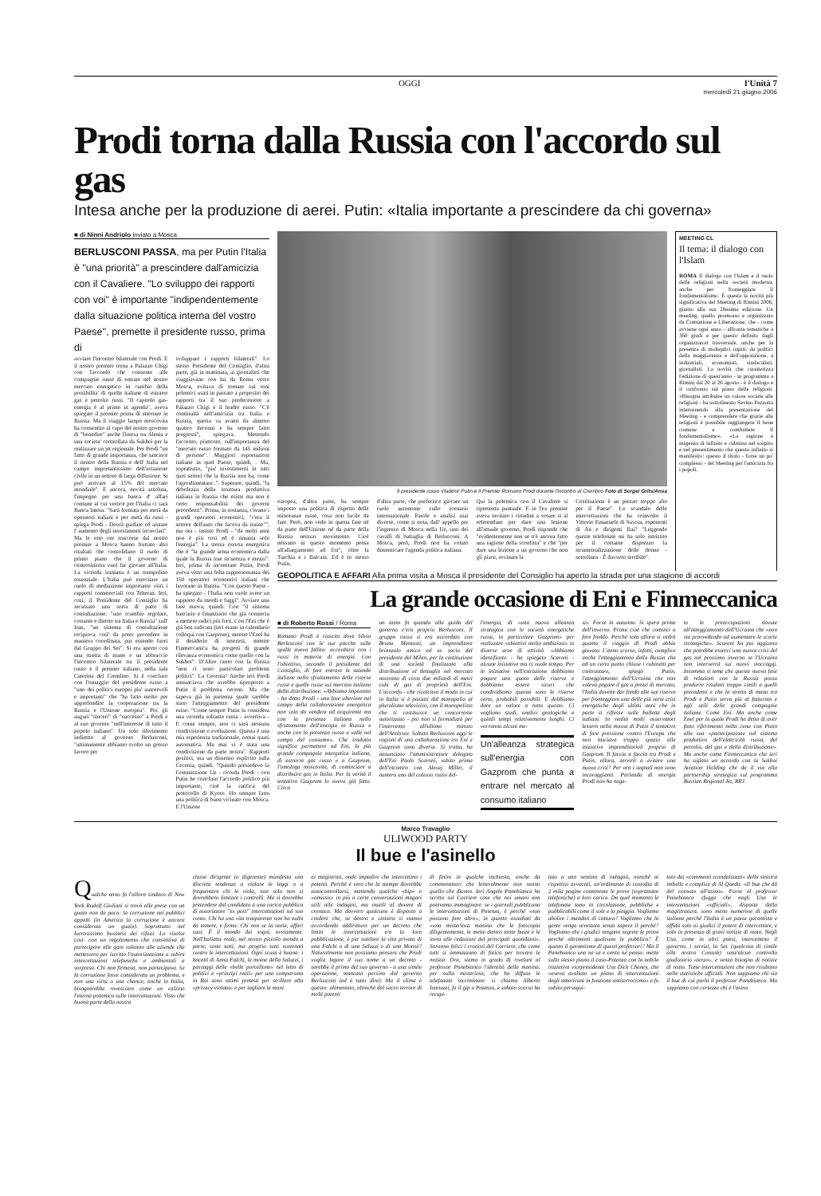OGGI l'Unità 7
mercoledì 21 giugno 2006
Prodi torna dalla Russia con l'accordo sul gas
Intesa anche per la produzione di aerei. Putin: «Italia importante a prescindere da chi governa»
■ di Ninni Andriolo inviato a Mosca
BERLUSCONI PASSA, ma per Putin l'Italia è "una priorità" a prescindere dall'amicizia con il Cavaliere. "Lo sviluppo dei rapporti con voi" è importante "indipendentemente dalla situazione politica interna del vostro Paese'', premette il presidente russo, prima di
avviare l'incontro bilaterale con Prodi. E il nostro premier torna a Palazzo Chigi con l'accordo che consente alle compagnie russe di entrare nel nostro mercato energetico in cambio della possibilita' di quelle italiane di estrarre gas e petrolio russi. "Il capitolo gas-energia è al primo in agenda", aveva spiegato il premier prima di atterrare in Russia. Ma il viaggio lampo moscovita ha consentito al capo del nostro governo di "benedire" anche l'intesa tra Alenia e una societa' controllata da Sukhoi per la realizzare un jet regionale. Per Prodi "un fatto di grande importanza, che sancisce il rientro della Russia e dell' Italia nel campo importantissimo dell'aviazione civile in un settore di larga diffusione. Si può arrivare al 15% del mercato mondiale". E ancora, novità assoluta, l'impegno per una banca d' affari comune al cui vertice per l'Italia ci sarà Banca Intesa. "Sarà formata per metà da operatori italiani e per metà da russi - spiega Prodi - Dovrà guidare ed aiutare l' aumento degli investimenti incrociati". Ma le otto ore trascorse dal nostro premier a Mosca hanno fruttato altri risultati che consolidano il ruolo di primo piano che il governo di centrosinistra vuol far giocare all'Italia. La vicenda iraniana è un trampolino essenziale. L'Italia può esercitare un ruolo di mediazione importante visti i rapporti commerciali con Teheran. Ieri, così, il Presidente del Consiglio ha incassato una sorta di patto di consultazione: "uno scambio regolare, costante e diretto tra Italia e Russia" sull' Iran, "un sistema di consultazione reciproca così' da poter procedere in maniera coordinata, pur essendo fuori dal Gruppo dei Sei". Si era aperto con una stretta di mano e un abbraccio l'incontro bilaterale tra il presidente russo e il premier italiano, nella sala Caterina del Cremlino. Si è concluso con l'omaggio del presidente russo a "uno dei politici europei piu' autorevoli e importanti" che "ha fatto molto per approfondire la cooperazione tra la Russia e l'Unione europea". Poi gli auguri "sinceri" di "successo" a Prodi e al suo governo "nell'interesse di tutto il popolo italiano". Un solo riferimento indiretto al governo Berlusconi, "ultimamente abbiamo svolto un grosso lavoro per
sviluppare i rapporti bilaterali". Lo stesso Presidente del Consiglio, d'altra parte, già in mattinata, ai giornalisti che viaggiavano con lui da Roma verso Mosca, evitava di tornare sui toni polemici usati in passato a proposito dei rapporti tra il suo predecessore a Palazzo Chigi e il leader russo. "C'è continuità nell'amicizia tra Italia e Russia, questa va avanti da almeno quattro decenni e ha sempre fatto progressi", spiegava. Mettendo l'accento, piuttosto, sull'importanza del "mercato russo formato da 145 milioni di persone". Maggiori esportazioni italiane in quel Paese, quindi, . Ma, soprattutto, "piu' investimenti in tutti quei settori che la Russia non ha, come l'agroalimentare..". Superare, quindi, "la debolezza della struttura produttiva italiana in Russia che esiste ma non è certo responsabilità dei governi precedenti". Prima, in sostanza, c'erano i grandi operatori economici, "c'era il settore dell'auto che faceva da traino"", ma ora - insiste Prodi - "da molti anni non è più così ed è rimasta solo l'energia". La stessa risorsa energetica che è "la grande arma economica dalla quale la Russia trae sicurezza e mezzi". Ieri, prima di incontrare Putin, Prodi aveva visto una folta rappresentanza dei 150 operatori economici italiani che lavorano in Russia. "Con questo Paese - ha spiegato - l'Italia non vuole avere un rapporto da mordi e fuggi". Avviare una fase nuova, quindi. Con "il sistema bancario e finanziario che già comincia a mettere radici più forti. Con l'Eni che è già ben radicata (ieri erano in calendario colloqui con Gazprom), mentre l'Enel ha il desiderio di inserirsi, mentre Finmeccanica ha progetti di grande rilevanza economica come quello con la Sukhoi". D'Altro canto con la Russia "non ci sono particolari problemi politici". La Cecenia? Anche ieri Prodi annunciava che avrebbe riproposto a Putin il problema ceceno. Ma che sapeva già in partenza quale sarebbe stato l'atteggiamento del presidente russo. "Come sempre Putin la considera una vicenda soltanto russa - avvertiva - E come sempre, non ci sarà nessuna condivisione o evoluzione. Questa è una mia esperienza tradizionale, ormai quasi automatica. Ma mai vi è stata una condivisione da parte nostra". Rapporti positivi, ma un dissenso esplicito sulla Cecenia, quindi. "Quindo presiedevo la Commissione Ue - ricorda Prodi - con Putin ho concluso l'accordo politico più importante, cioè la ratifica del protocollo di Kyoto. Ho sempre fatto una politica di buon vicinato con Mosca. E l'Unione
Il presidente russo Vladimir Putin e il Premier Romano Prodi durante l'incontro al Cremlino Foto di Sergei Grits/Ansa
europea, d'altra parte, ha sempre imposto una politica di rispetto delle minoranze russe, cosa non facile da fare. Però, non vedo in questa fase né da parte dell'Unione né da parte della Russia nessun movimento. Cioè nessuno in questo momento pensa all'allargamento ad Est", oltre la Turchia e i Balcani. Ed è lo stesso Putin,
d'altra parte, che preferisce giocare un ruolo autonomo sullo scenario internazionale. Parole e analisi asai diverse, come si nota, dall' appello per l'ingresso di Mosca nella Ue, uno dei cavalli di battaglia di Berlusconi. A Mosca, però, Prodi non ha voluto dimenticare l'agenda politica italiana.
Qui la polemica con il Cavaliere si ripresenta puntuale. E se l'ex premier aveva invitato i cittadini a votare sì al referendum per dare una lezione all'attuale governo, Prodi risponde che "evidentemente non se n'è ancora fatto una ragione della sconfitta" e che "per dare una lezione a un governo che non gli piace, rovinare la
Costituzione è un prezzo troppo alto per il Paese". Lo scandalo delle intercettazioni che ha coinvolto il Vittorio Emanuele di Savoia, esponenti di An e dirigenti Rai? "Leggendo queste telefonate mi ha solo intristito per il costante disprezzo la strumentalizzazione delle donne - sottolinea - È davvero terribile".
MEETING CL
Il tema: il dialogo con l'Islam
ROMA Il dialogo con l'Islam e il ruolo delle religioni nella società moderna, anche per fronteggiare il fondamentalismo. È questa la novità più significativa del Meeting di Rimini 2006, giunto alla sua 28esima edizione. Un meeting, quello promosso e organizzato da Comunione e Liberazione, che - come avviene ogni anno - affronta tematiche a 360 gradi e per questo definito dagli organizzatori trasversale, anche per la presenza di molteplici ospiti: da politici della maggioranza e dell'opposizione, a industriali, economisti, sindacalisti, giornalisti. La novità che caratterizza l'edizione di quest'anno - in programma a Rimini dal 20 al 26 agosto - è il dialogo e il confronto sul piano delle religioni. «Bisogna attribuire un valore sociale alle religioni - ha sottolineato Savino Pezzotta intervenendo alla presentazione del Meeting - e comprendere che grazie alle religioni è possibile raggiungere il bene comune e combattere il fondamentalismo». «La ragione è esigenza di infinito e culmina nel sospiro e nel presentimento che questo infinito si manifesti»: questo il titolo - forse un po' complesso - del Meeting per l'amicizia fra i popoli.
GEOPOLITICA E AFFARI Alla prima visita a Mosca il presidente del Consiglio ha aperto la strada per una stagione di accordi
La grande occasione di Eni e Finmeccanica
■ di Roberto Rossi / Roma
Romano Prodi è riuscito dove Silvio Berlusconi con le sue pacche sulle spalle aveva fallito: accordarsi con i russi in materia di energia. Con l'obiettivo, secondo il presidente del Consiglio, di fare entrare le aziende italiane nello sfruttamento delle risorse russe e quelle russe sul mercato italiano della distribuzione. «Abbiamo impostato - ha detto Prodi - una fase ulteriore nel campo della collaborazione energetica non solo da vendere ad acquirente ma con la presenza italiana nello sfruttamento dell'energia in Russia e anche con la presenza russa a valle nel campo del consumo». Che tradotto significa permettere ad Eni, la più grande compagnia energetica italiana, di estrarre gas russo e a Gazprom, l'omologa moscovita, di cominciare a distribuire gas in Italia. Per la verità il tentativo Gazprom lo aveva già fatto. Circa
un anno fa quando alla guida del governo c'era proprio Berlusconi. Il gruppo russo si era accordato con Bruno Mentasti, un imprenditore brianzolo amico ed ex socio del presidente del Milan, per la costituzione di una società finalizzata alla distribuzione al dettaglio nel mercato nostrano di circa due miliardi di metri cubi di gas di proprietà dell'Eni. L'accordo - che ricalcava il modo in cui in Italia si è passati dal monopolio al pluralismo televisivo, con il monopolista che si costituisce un concorrente autorizzato - poi non si formalizzò per l'intervento all'ultimo minuto dell'Antitrust. Saltato Berlusconi oggi le ragioni di una collaborazione tra Eni e Gazprom sono diverse. Si tratta, ha annunciato l'amministratore delegato dell'Eni Paolo Scaroni, subito prima dell'incontro con Alexej Miller, il numero uno del colosso russo del-
l'energia, di «una nuova alleanza strategica con le società energetiche russe, in particolare Gazprom» per realizzare «obiettivi molto ambiziosi» in diverse aree di attività. «Abbiamo identificato - ha spiegato Scaroni - alcune iniziative ma ci vuole tempo. Per le iniziative nell'estrazione dobbiamo pagare una quota delle riserve e dobbiamo essere sicuri che condividiamo quante sono le riserve certe, probabili possibili. E dobbiamo dare un valore a tutto questo. Ci vogliono studi, analisi geologiche e quindi tempi relativamente lunghi. Ci vorranno alcuni me-
Un'alleanza strategica sull'energia con Gazprom che punta a entrare nel mercato al consumo italiano
si». Forse in autunno. Si spera prima dell'inverno. Prima cioè che cominci a fare freddo. Perché solo allora si vedrà quanto il viaggio di Prodi abbia giovato. L'anno scorso, infatti, complice anche l'atteggiamento della Russia che ad un certo punto chiuse i rubinetti per contrastare, spiegò Putin, l'atteggiamento dell'Ucraina che non voleva pagare il gas a prezzi di mercato, l'Italia dovette dar fondo alle sue riserve per fronteggiare una delle più serie crisi energetiche degli ultimi anni che in parte si riflesse sulle bollette degli italiani. In realtà molti osservatori lessero nella mossa di Putin il tentativo di fare pressione contro l'Europa che non lasciava troppo spazio alle iniziative imprenditoriali proprio di Gazprom. Il faccia a faccia tra Prodi e Putin, allora, servirà a evitare una nuova crisi? Per ora i segnali non sono incoraggianti. Parlando di energia Prodi non ha nega-
to le preoccupazioni dovute all'atteggiamento dell'Ucraina che «non sta provvedendo ad aumentare le scorte strategiche». Scaroni ha poi aggiunto che potrebbe esserci una nuova crisi del gas nel prossimo inverno se l'Ucraina non interverrà sui nuovi stoccaggi. Insomma si teme che questa nuova fase di relazioni con la Russia possa produrre risultati troppo simili a quelli precedenti e che la stretta di mano tra Prodi e Putin serva più al fatturato e agli utili delle grandi compagnie italiane. Come Eni. Ma anche come Enel per la quale Prodi ha detto di aver fatto riferimento nella cena con Putin alla sua «partecipazione nel sistema produttivo dell'elettricità russa, del petrolio, del gas e della distribuzione». Ma anche come Finmeccanica che ieri ha siglato un accordo con la Sukhoi Aviation Holding che da il via alla partnership strategica sul programma Russian Regional Jet, RRJ.
Marco Travaglio
ULIWOOD PARTY
Il bue e l'asinello
Qualche anno fa l'allora sindaco di New York Rudolf Giuliani si trovò alle prese con un guaio non da poco: la corruzione nei pubblici appalti (in America la corruzione è ancora considerata un guaio). Soprattutto nel lucrosissimo business dei rifiuti. Lo risolse così: con un regolamento che consentiva di partecipare alle gare soltanto alle aziende che mettessero per iscritto l'autorizzazione a subire intercettazioni telefoniche e ambientali a sorpresa. Chi non firmava, non partecipava. Se la corruzione fosse considerata un problema, e non una virtù o una chance, anche in Italia, bisognerebbe rovesciare come un calzino l'eterna polemica sulle intercettazioni. Visto che buona parte della nostra
classe dirigente (o digerente) manifesta una discreta tendenza a violare le leggi o a frequentare chi le viola, non solo non si dovrebbero limitare i controlli. Ma si dovrebbe pretendere dal candidato a una carica pubblica di autorizzare "ex post" intercettazioni sul suo conto. Chi ha una vita trasparente non ha nulla da temere, e firma. Chi non se la sente, affari suoi. È il mondo dei sogni, ovviamente. Nell'Italietta reale, nel nostro piccolo mondo a parte, sono tutti, ma proprio tutti scatenati contro le intercettazioni. Ogni scusa è buona: i bacetti di Anna Falchi, le moine della Saluzzi, i passaggi delle «belle porcellone» nel letto di politici e «principi reali» per una comparsata in Rai sono ottimi pretesti per strillare alla «privacy violata» e per tagliare le mani
ai magistrati, onde impedire che intercettino i potenti. Perché è vero che la stampa dovrebbe autocontrollarsi, mettendo qualche «bip» e «omissis» in più a certe conversazioni magari utili alle indagini, ma inutili al dovere di cronaca. Ma davvero qualcuno è disposto a credere che, se destra e sinistra si stanno accordando addirittura per un decreto che limiti le intercettazioni e/o la loro pubblicazione, è per tutelare la vita privata di una Falchi o di una Saluzzi o di una Monsè? Naturalmente non possiamo pensare che Prodi voglia legare il suo nome a un decreto - sarebbe il primo del suo governo - a una simile operazione, mancata persino dal governo Berlusconi (ed è tutto dire). Ma il clima è questo: alimentato, oltrechè dal sacro terrore di molti potenti
di finire in qualche inchiesta, anche da commentatori che letteralmente non sanno quello che dicono. Ieri Angelo Panebianco ha scritto sul Corriere cose che noi umani non potevamo immaginare: se i giornali pubblicano le intercettazioni di Potenza, è perché «non possono fare altro», in quanto assediati da «una misteriosa manina che le fotocopia diligentemente, le mette dentro tante buste e le invia alle redazioni dei principali quotidiani». Saranno felici i cronisti del Corriere, che come tutti si ammazzano di fatica per trovare le notizie. Ora, siamo in grado di rivelare al professor Panebianco l'identità della manina, per nulla misteriosa, che ha diffuso le telefonate incriminate: si chiama Alberto Iannuzzi, fa il gip a Potenza, e sabato scorso ha recapi-
tato a una ventina di indagati, nonchè ai rispettivi avvocati, un'ordinanza di custodia di 2 mila pagine contenente le prove (soprattutto telefoniche) a loro carico. Da quel momento le telefonate sono in circolazione, pubbliche e pubblicabili come il sole e la pioggia. Vogliamo abolire i mandati di cattura? Vogliamo che la gente venga arrestata senza sapere il perché? Vogliamo che i giudici tengano segrete le prove perché altrimenti qualcuno le pubblica? È questo il garantismo di questi professori? Ma il Panebianco una ne sa e cento ne pensa: mette sullo stesso piano il caso-Potenza con la nobile iniziativa vicepresidente Usa Dick Cheney, che «aveva avallato un piano di intercettazioni degli americani in funzione antiterrorismo» e fu subito persegui-
tato dai «commenti scandalizzati» della sinistra imbelle e complice di Al Qaeda: «Il bue che dà del cornuto all'asino». Forse al professor Panebianco sfugge che negli Usa le intercettazioni «ufficiali», disposte dalla magistratura, sono meno numerose di quelle italiane perché l'Italia è un paese garantista e affida solo ai giudici il potere di intercettare, e solo in presenza di gravi notizie di reato. Negli Usa, come in altri paesi, intercettano il governo, i servizi, la Sec (qualcosa di simile alla nostra Consob) senz'alcun controllo giudiziario «terzo», e senza bisogno di notizie di reato. Tutte intercettazioni che non risultano nelle statistiche ufficiali. Non sappiamo chi sia il bue di cui parla il professor Panebianco. Ma sappiamo con certezza chi è l'asino.